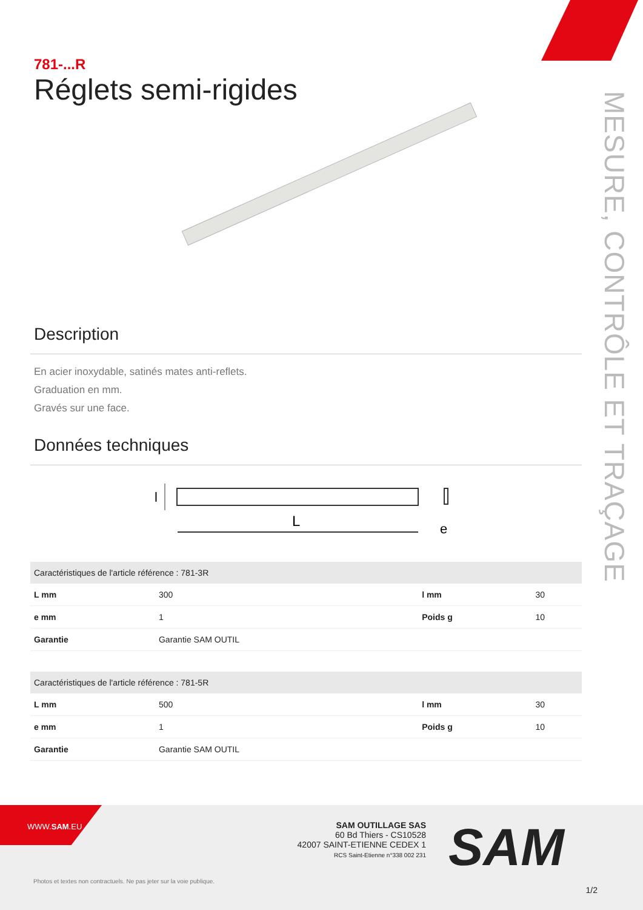MESURE, CONTRÔLE ET TRAÇAGE
781-...R
Réglets semi-rigides
Description
En acier inoxydable, satinés mates anti-reflets.
Graduation en mm.
Gravés sur une face.
Données techniques
l
L
e
| Caractéristiques de l'article référence : 781-3R | | | |
| --- | --- | --- | --- |
| L mm | 300 | l mm | 30 |
| e mm | 1 | Poids g | 10 |
| Garantie | Garantie SAM OUTIL | | |
| Caractéristiques de l'article référence : 781-5R | | | |
| --- | --- | --- | --- |
| L mm | 500 | l mm | 30 |
| e mm | 1 | Poids g | 10 |
| Garantie | Garantie SAM OUTIL | | |
WWW.SAM.EU
SAM OUTILLAGE SAS
60 Bd Thiers - CS10528
42007 SAINT-ETIENNE CEDEX 1
RCS Saint-Etienne n°338 002 231
SAM
Photos et textes non contractuels. Ne pas jeter sur la voie publique.
1/2